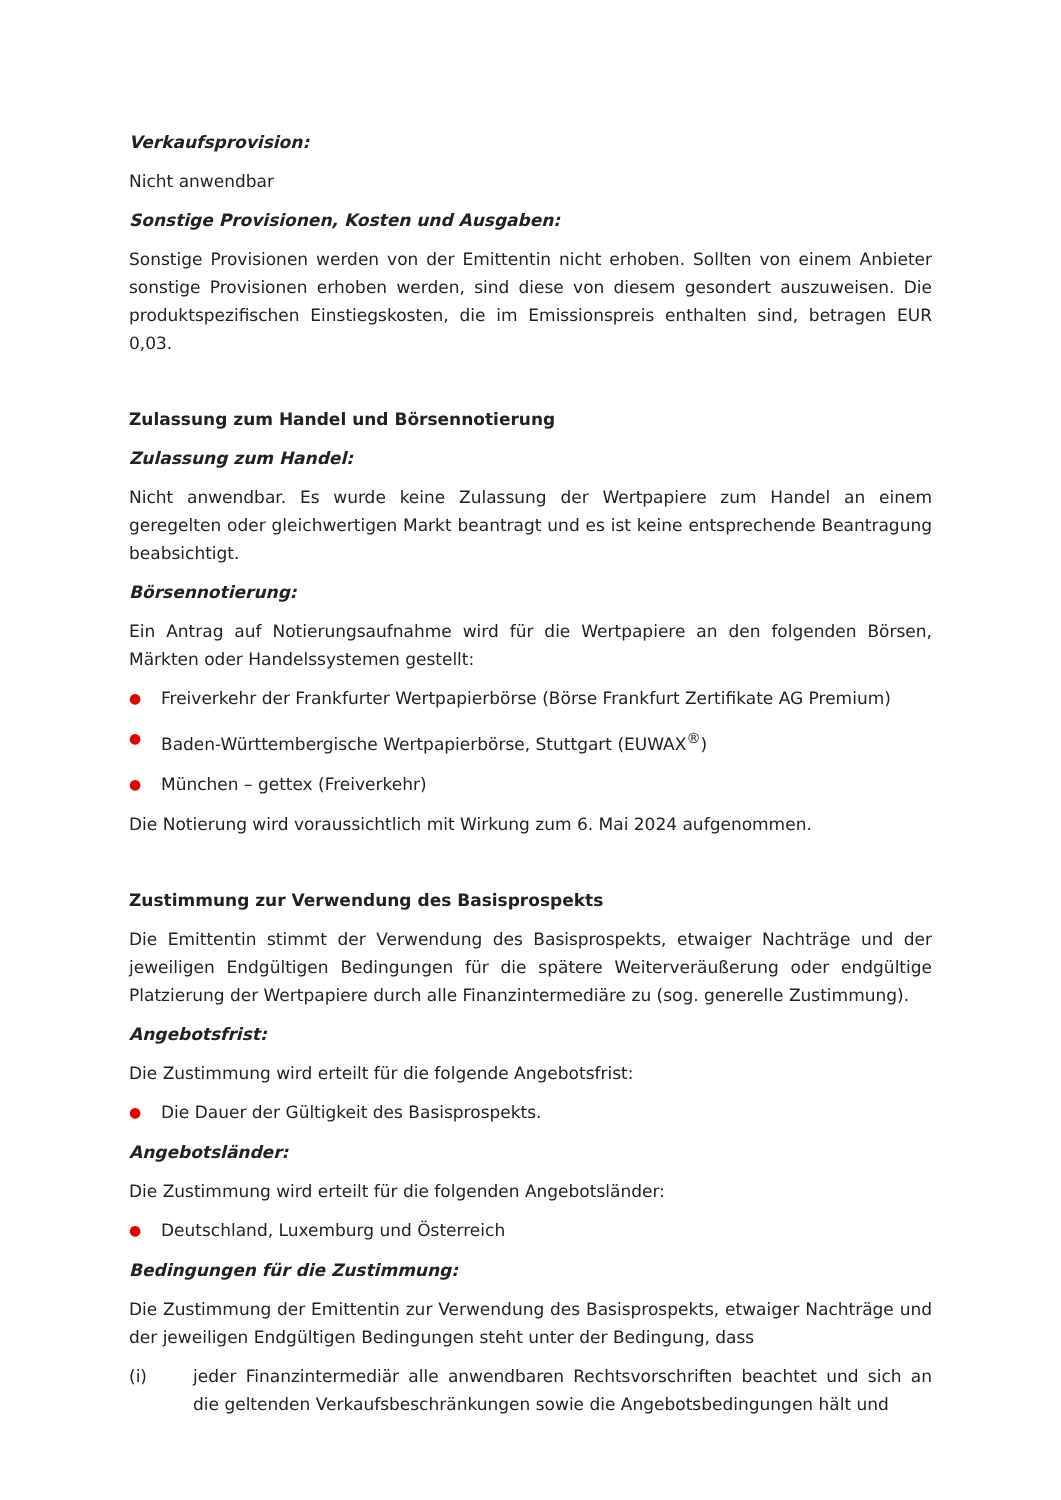Verkaufsprovision:
Nicht anwendbar
Sonstige Provisionen, Kosten und Ausgaben:
Sonstige Provisionen werden von der Emittentin nicht erhoben. Sollten von einem Anbieter sonstige Provisionen erhoben werden, sind diese von diesem gesondert auszuweisen. Die produktspezifischen Einstiegskosten, die im Emissionspreis enthalten sind, betragen EUR 0,03.
Zulassung zum Handel und Börsennotierung
Zulassung zum Handel:
Nicht anwendbar. Es wurde keine Zulassung der Wertpapiere zum Handel an einem geregelten oder gleichwertigen Markt beantragt und es ist keine entsprechende Beantragung beabsichtigt.
Börsennotierung:
Ein Antrag auf Notierungsaufnahme wird für die Wertpapiere an den folgenden Börsen, Märkten oder Handelssystemen gestellt:
● Freiverkehr der Frankfurter Wertpapierbörse (Börse Frankfurt Zertifikate AG Premium)
● Baden-Württembergische Wertpapierbörse, Stuttgart (EUWAX<sup>®</sup>)
● München – gettex (Freiverkehr)
Die Notierung wird voraussichtlich mit Wirkung zum 6. Mai 2024 aufgenommen.
Zustimmung zur Verwendung des Basisprospekts
Die Emittentin stimmt der Verwendung des Basisprospekts, etwaiger Nachträge und der jeweiligen Endgültigen Bedingungen für die spätere Weiterveräußerung oder endgültige Platzierung der Wertpapiere durch alle Finanzintermediäre zu (sog. generelle Zustimmung).
Angebotsfrist:
Die Zustimmung wird erteilt für die folgende Angebotsfrist:
● Die Dauer der Gültigkeit des Basisprospekts.
Angebotsländer:
Die Zustimmung wird erteilt für die folgenden Angebotsländer:
● Deutschland, Luxemburg und Österreich
Bedingungen für die Zustimmung:
Die Zustimmung der Emittentin zur Verwendung des Basisprospekts, etwaiger Nachträge und der jeweiligen Endgültigen Bedingungen steht unter der Bedingung, dass
(i) jeder Finanzintermediär alle anwendbaren Rechtsvorschriften beachtet und sich an die geltenden Verkaufsbeschränkungen sowie die Angebotsbedingungen hält und